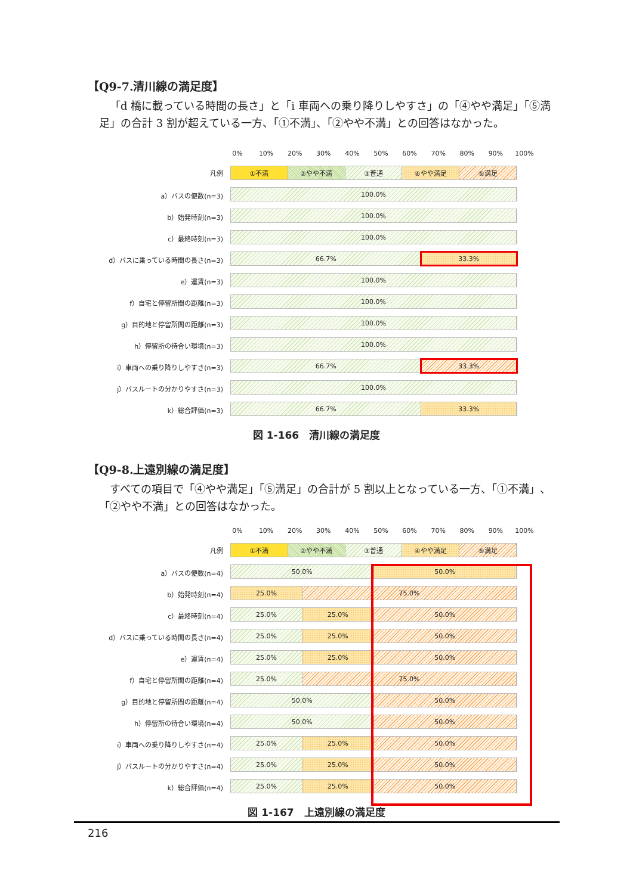【Q9-7.清川線の満足度】
「d 橋に載っている時間の長さ」と「i 車両への乗り降りしやすさ」の「④やや満足」「⑤満足」の合計 3 割が超えている一方、「①不満」、「②やや不満」との回答はなかった。
0% 10% 20% 30% 40% 50% 60% 70% 80% 90% 100%
凡例
①不満 ②やや不満 ③普通 ④やや満足 ⑤満足
a）バスの便数(n=3)
100.0%
b）始発時刻(n=3)
100.0%
c）最終時刻(n=3)
100.0%
d）バスに乗っている時間の長さ(n=3)
66.7% 33.3%
e）運賃(n=3)
100.0%
f）自宅と停留所間の距離(n=3)
100.0%
g）目的地と停留所間の距離(n=3)
100.0%
h）停留所の待合い環境(n=3)
100.0%
i）車両への乗り降りしやすさ(n=3)
66.7% 33.3%
j）バスルートの分かりやすさ(n=3)
100.0%
k）総合評価(n=3)
66.7% 33.3%
図 1-166　清川線の満足度
【Q9-8.上遠別線の満足度】
すべての項目で「④やや満足」「⑤満足」の合計が 5 割以上となっている一方、「①不満」、「②やや不満」との回答はなかった。
0% 10% 20% 30% 40% 50% 60% 70% 80% 90% 100%
凡例
①不満 ②やや不満 ③普通 ④やや満足 ⑤満足
a）バスの便数(n=4)
50.0% 50.0%
b）始発時刻(n=4)
25.0% 75.0%
c）最終時刻(n=4)
25.0% 25.0% 50.0%
d）バスに乗っている時間の長さ(n=4)
25.0% 25.0% 50.0%
e）運賃(n=4)
25.0% 25.0% 50.0%
f）自宅と停留所間の距離(n=4)
25.0% 75.0%
g）目的地と停留所間の距離(n=4)
50.0% 50.0%
h）停留所の待合い環境(n=4)
50.0% 50.0%
i）車両への乗り降りしやすさ(n=4)
25.0% 25.0% 50.0%
j）バスルートの分かりやすさ(n=4)
25.0% 25.0% 50.0%
k）総合評価(n=4)
25.0% 25.0% 50.0%
図 1-167　上遠別線の満足度
216